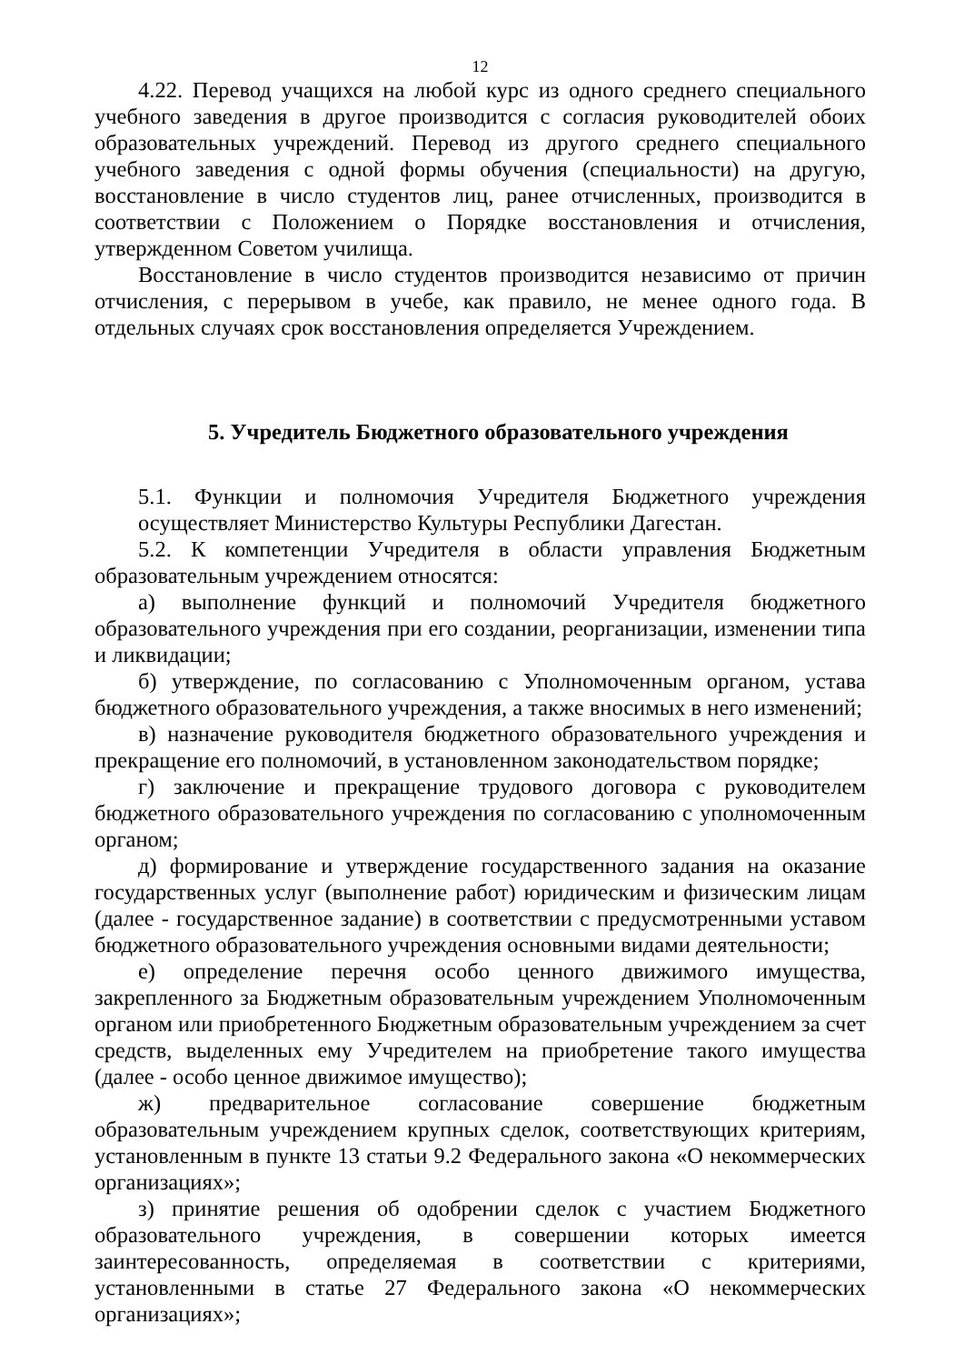12
4.22. Перевод учащихся на любой курс из одного среднего специального учебного заведения в другое производится с согласия руководителей обоих образовательных учреждений. Перевод из другого среднего специального учебного заведения с одной формы обучения (специальности) на другую, восстановление в число студентов лиц, ранее отчисленных, производится в соответствии с Положением о Порядке восстановления и отчисления, утвержденном Советом училища.
Восстановление в число студентов производится независимо от причин отчисления, с перерывом в учебе, как правило, не менее одного года. В отдельных случаях срок восстановления определяется Учреждением.
5. Учредитель Бюджетного образовательного учреждения
5.1. Функции и полномочия Учредителя Бюджетного учреждения осуществляет Министерство Культуры Республики Дагестан.
5.2. К компетенции Учредителя в области управления Бюджетным образовательным учреждением относятся:
а) выполнение функций и полномочий Учредителя бюджетного образовательного учреждения при его создании, реорганизации, изменении типа и ликвидации;
б) утверждение, по согласованию с Уполномоченным органом, устава бюджетного образовательного учреждения, а также вносимых в него изменений;
в) назначение руководителя бюджетного образовательного учреждения и прекращение его полномочий, в установленном законодательством порядке;
г) заключение и прекращение трудового договора с руководителем бюджетного образовательного учреждения по согласованию с уполномоченным органом;
д) формирование и утверждение государственного задания на оказание государственных услуг (выполнение работ) юридическим и физическим лицам (далее - государственное задание) в соответствии с предусмотренными уставом бюджетного образовательного учреждения основными видами деятельности;
е) определение перечня особо ценного движимого имущества, закрепленного за Бюджетным образовательным учреждением Уполномоченным органом или приобретенного Бюджетным образовательным учреждением за счет средств, выделенных ему Учредителем на приобретение такого имущества (далее - особо ценное движимое имущество);
ж) предварительное согласование совершение бюджетным образовательным учреждением крупных сделок, соответствующих критериям, установленным в пункте 13 статьи 9.2 Федерального закона «О некоммерческих организациях»;
з) принятие решения об одобрении сделок с участием Бюджетного образовательного учреждения, в совершении которых имеется заинтересованность, определяемая в соответствии с критериями, установленными в статье 27 Федерального закона «О некоммерческих организациях»;